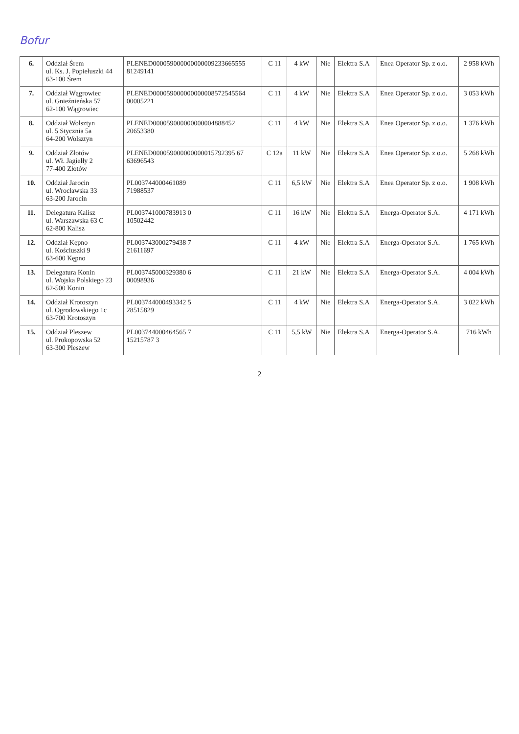Bofur
| 6. | Oddział Śrem ul. Ks. J. Popiełuszki 44 63-100 Śrem | PLENED000059000000000009233665555 81249141 | C 11 | 4 kW | Nie | Elektra S.A | Enea Operator Sp. z o.o. | 2 958 kWh |
| 7. | Oddział Wągrowiec ul. Gnieźnieńska 57 62-100 Wągrowiec | PLENED000059000000000008572545564 00005221 | C 11 | 4 kW | Nie | Elektra S.A | Enea Operator Sp. z o.o. | 3 053 kWh |
| 8. | Oddział Wolsztyn ul. 5 Stycznia 5a 64-200 Wolsztyn | PLENED000059000000000004888452 20653380 | C 11 | 4 kW | Nie | Elektra S.A | Enea Operator Sp. z o.o. | 1 376 kWh |
| 9. | Oddział Złotów ul. Wł. Jagiełły 2 77-400 Złotów | PLENED000059000000000015792395 67 63696543 | C 12a | 11 kW | Nie | Elektra S.A | Enea Operator Sp. z o.o. | 5 268 kWh |
| 10. | Oddział Jarocin ul. Wrocławska 33 63-200 Jarocin | PL003744000461089 71988537 | C 11 | 6,5 kW | Nie | Elektra S.A | Enea Operator Sp. z o.o. | 1 908 kWh |
| 11. | Delegatura Kalisz ul. Warszawska 63 C 62-800 Kalisz | PL003741000783913 0 10502442 | C 11 | 16 kW | Nie | Elektra S.A | Energa-Operator S.A. | 4 171 kWh |
| 12. | Oddział Kępno ul. Kościuszki 9 63-600 Kępno | PL003743000279438 7 21611697 | C 11 | 4 kW | Nie | Elektra S.A | Energa-Operator S.A. | 1 765 kWh |
| 13. | Delegatura Konin ul. Wojska Polskiego 23 62-500 Konin | PL003745000329380 6 00098936 | C 11 | 21 kW | Nie | Elektra S.A | Energa-Operator S.A. | 4 004 kWh |
| 14. | Oddział Krotoszyn ul. Ogrodowskiego 1c 63-700 Krotoszyn | PL003744000493342 5 28515829 | C 11 | 4 kW | Nie | Elektra S.A | Energa-Operator S.A. | 3 022 kWh |
| 15. | Oddział Pleszew ul. Prokopowska 52 63-300 Pleszew | PL003744000464565 7 15215787 3 | C 11 | 5,5 kW | Nie | Elektra S.A | Energa-Operator S.A. | 716 kWh |
2